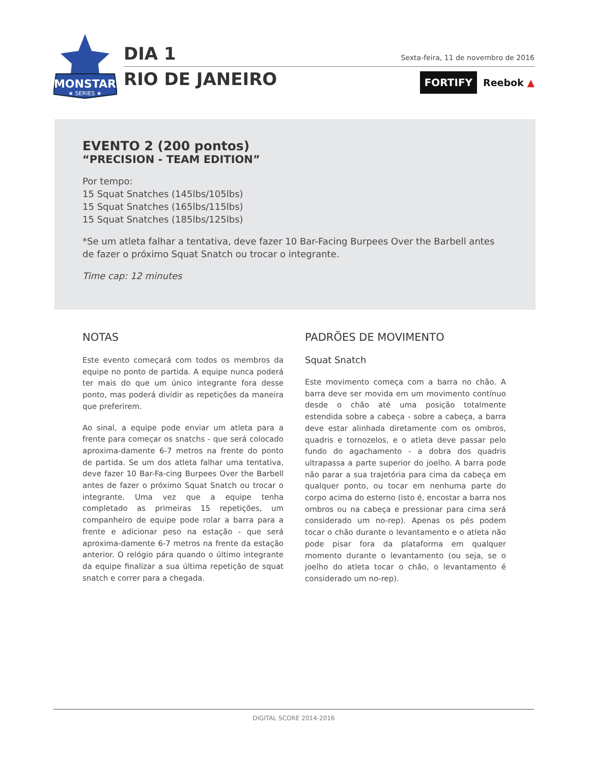MONSTAR
★ SERIES ★
DIA 1
RIO DE JANEIRO
Sexta-feira, 11 de novembro de 2016
FORTIFY
Reebok ▲
EVENTO 2 (200 pontos)
“PRECISION - TEAM EDITION”
Por tempo:
15 Squat Snatches (145lbs/105lbs)
15 Squat Snatches (165lbs/115lbs)
15 Squat Snatches (185lbs/125lbs)
*Se um atleta falhar a tentativa, deve fazer 10 Bar-Facing Burpees Over the Barbell antes de fazer o próximo Squat Snatch ou trocar o integrante.
Time cap: 12 minutes
NOTAS
Este evento começará com todos os membros da equipe no ponto de partida. A equipe nunca poderá ter mais do que um único integrante fora desse ponto, mas poderá dividir as repetições da maneira que preferirem.
Ao sinal, a equipe pode enviar um atleta para a frente para começar os snatchs - que será colocado aproxima-damente 6-7 metros na frente do ponto de partida. Se um dos atleta falhar uma tentativa, deve fazer 10 Bar-Fa-cing Burpees Over the Barbell antes de fazer o próximo Squat Snatch ou trocar o integrante. Uma vez que a equipe tenha completado as primeiras 15 repetições, um companheiro de equipe pode rolar a barra para a frente e adicionar peso na estação - que será aproxima-damente 6-7 metros na frente da estação anterior. O relógio pára quando o último integrante da equipe finalizar a sua última repetição de squat snatch e correr para a chegada.
PADRÕES DE MOVIMENTO
Squat Snatch
Este movimento começa com a barra no chão. A barra deve ser movida em um movimento contínuo desde o chão até uma posição totalmente estendida sobre a cabeça - sobre a cabeça, a barra deve estar alinhada diretamente com os ombros, quadris e tornozelos, e o atleta deve passar pelo fundo do agachamento - a dobra dos quadris ultrapassa a parte superior do joelho. A barra pode não parar a sua trajetória para cima da cabeça em qualquer ponto, ou tocar em nenhuma parte do corpo acima do esterno (isto é, encostar a barra nos ombros ou na cabeça e pressionar para cima será considerado um no-rep). Apenas os pés podem tocar o chão durante o levantamento e o atleta não pode pisar fora da plataforma em qualquer momento durante o levantamento (ou seja, se o joelho do atleta tocar o chão, o levantamento é considerado um no-rep).
DIGITAL SCORE 2014-2016